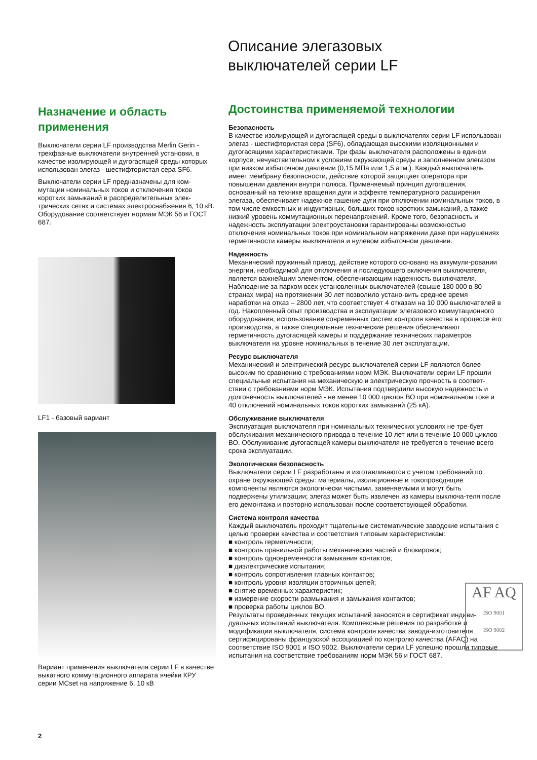Описание элегазовых
выключателей серии LF
Назначение и область применения
Выключатели серии LF производства Merlin Gerin - трехфазные выключатели внутренней установки, в качестве изолирующей и дугогасящей среды которых использован элегаз - шестифтористая сера SF6.
Выключатели серии LF предназначены для ком-мутации номинальных токов и отключения токов коротких замыканий в распределительных элек-трических сетях и системах электроснабжения 6, 10 кВ. Оборудование соответствует нормам МЭК 56 и ГОСТ 687.
LF1 - базовый вариант
Вариант применения выключателя серии LF в качестве выкатного коммутационного аппарата ячейки КРУ серии MCset на напряжение 6, 10 кВ
Достоинства применяемой технологии
Безопасность
В качестве изолирующей и дугогасящей среды в выключателях серии LF использован элегаз - шестифтористая сера (SF6), обладающая высокими изоляционными и дугогасящими характеристиками. Три фазы выключателя расположены в едином корпусе, нечувствительном к условиям окружающей среды и заполненном элегазом при низком избыточном давлении (0,15 МПа или 1,5 атм.). Каждый выключатель имеет мембрану безопасности, действие которой защищает оператора при повышении давления внутри полюса. Применяемый принцип дугогашения, основанный на технике вращения дуги и эффекте температурного расширения элегаза, обеспечивает надежное гашение дуги при отключении номинальных токов, в том числе емкостных и индуктивных, больших токов коротких замыканий, а также низкий уровень коммутационных перенапряжений. Кроме того, безопасность и надежность эксплуатации электроустановки гарантированы возможностью отключения номинальных токов при номинальном напряжении даже при нарушениях герметичности камеры выключателя и нулевом избыточном давлении.
Надежность
Механический пружинный привод, действие которого основано на аккумули-ровании энергии, необходимой для отключения и последующего включения выключателя, является важнейшим элементом, обеспечивающим надежность выключателя. Наблюдение за парком всех установленных выключателей (свыше 180 000 в 80 странах мира) на протяжении 30 лет позволило устано-вить среднее время наработки на отказ – 2800 лет, что соответствует 4 отказам на 10 000 выключателей в год. Накопленный опыт производства и эксплуатации элегазового коммутационного оборудования, использование современных систем контроля качества в процессе его производства, а также специальные технические решения обеспечивают герметичность дугогасящей камеры и поддержание технических параметров выключателя на уровне номинальных в течение 30 лет эксплуатации.
Ресурс выключателя
Механический и электрический ресурс выключателей серии LF являются более высоким по сравнению с требованиями норм МЭК. Выключатели серии LF прошли специальные испытания на механическую и электрическую прочность в соответ-ствии с требованиями норм МЭК. Испытания подтвердили высокую надежность и долговечность выключателей - не менее 10 000 циклов ВО при номинальном токе и 40 отключений номинальных токов коротких замыканий (25 кА).
Обслуживание выключателя
Эксплуатация выключателя при номинальных технических условиях не тре-бует обслуживания механического привода в течение 10 лет или в течение 10 000 циклов ВО. Обслуживание дугогасящей камеры выключателя не требуется в течение всего срока эксплуатации.
Экологическая безопасность
Выключатели серии LF разработаны и изготавливаются с учетом требований по охране окружающей среды: материалы, изоляционные и токопроводящие компоненты являются экологически чистыми, заменяемыми и могут быть подвержены утилизации; элегаз может быть извлечен из камеры выключа-теля после его демонтажа и повторно использован после соответствующей обработки.
Система контроля качества
Каждый выключатель проходит тщательные систематические заводские испытания с целью проверки качества и соответствия типовым характеристикам:
■ контроль герметичности;
■ контроль правильной работы механических частей и блокировок;
■ контроль одновременности замыкания контактов;
■ диэлектрические испытания;
■ контроль сопротивления главных контактов;
■ контроль уровня изоляции вторичных цепей;
■ снятие временных характеристик;
■ измерение скорости размыкания и замыкания контактов;
■ проверка работы циклов ВО.
Результаты проведенных текущих испытаний заносятся в сертификат индиви-дуальных испытаний выключателя. Комплексные решения по разработке и модификации выключателя, система контроля качества завода-изготовителя сертифицированы французской ассоциацией по контролю качества (AFAQ) на соответствие ISO 9001 и ISO 9002. Выключатели серии LF успешно прошли типовые испытания на соответствие требованиям норм МЭК 56 и ГОСТ 687.
AF AQ
ISO 9001
ISO 9002
2